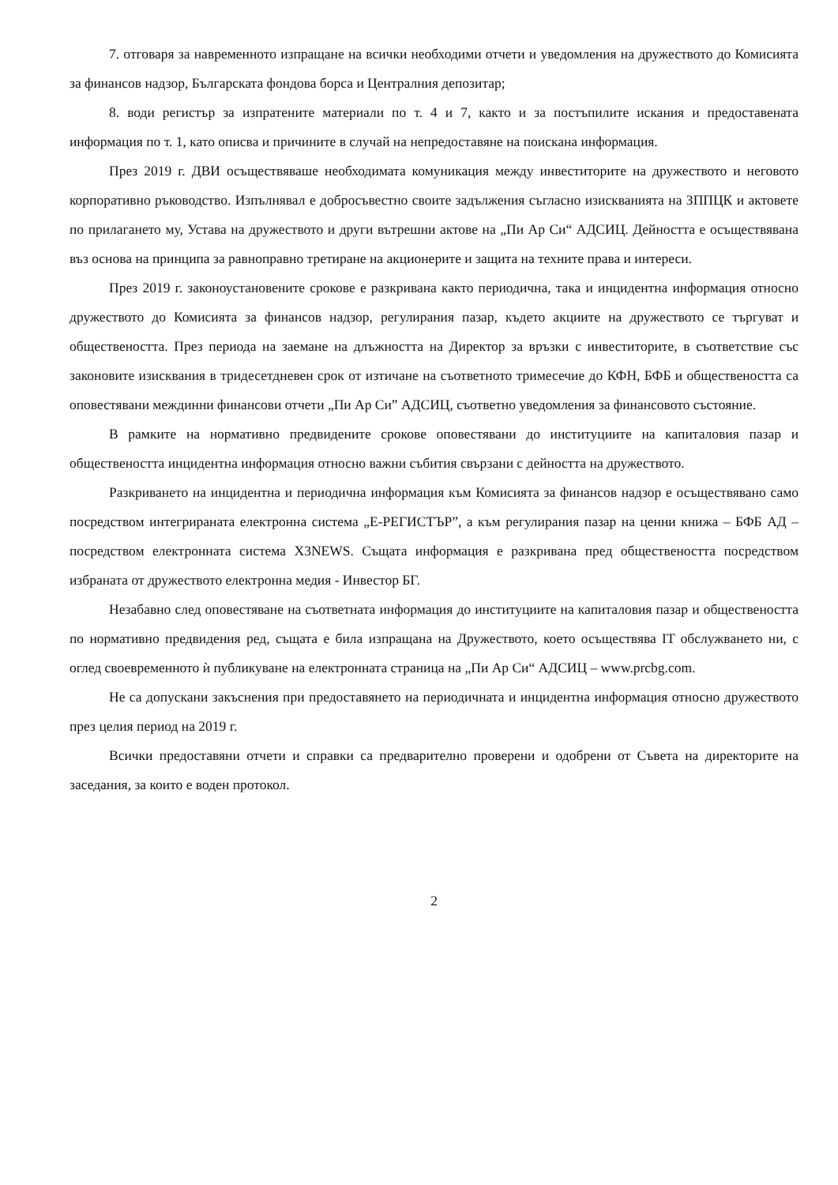7. отговаря за навременното изпращане на всички необходими отчети и уведомления на дружеството до Комисията за финансов надзор, Българската фондова борса и Централния депозитар;
8. води регистър за изпратените материали по т. 4 и 7, както и за постъпилите искания и предоставената информация по т. 1, като описва и причините в случай на непредоставяне на поискана информация.
През 2019 г. ДВИ осъществяваше необходимата комуникация между инвеститорите на дружеството и неговото корпоративно ръководство. Изпълнявал е добросъвестно своите задължения съгласно изискванията на ЗППЦК и актовете по прилагането му, Устава на дружеството и други вътрешни актове на „Пи Ар Си“ АДСИЦ. Дейността е осъществявана въз основа на принципа за равноправно третиране на акционерите и защита на техните права и интереси.
През 2019 г. законоустановените срокове е разкривана както периодична, така и инцидентна информация относно дружеството до Комисията за финансов надзор, регулирания пазар, където акциите на дружеството се търгуват и обществеността. През периода на заемане на длъжността на Директор за връзки с инвеститорите, в съответствие със законовите изисквания в тридесетдневен срок от изтичане на съответното тримесечие до КФН, БФБ и обществеността са оповестявани междинни финансови отчети „Пи Ар Си” АДСИЦ, съответно уведомления за финансовото състояние.
В рамките на нормативно предвидените срокове оповестявани до институциите на капиталовия пазар и обществеността инцидентна информация относно важни събития свързани с дейността на дружеството.
Разкриването на инцидентна и периодична информация към Комисията за финансов надзор е осъществявано само посредством интегрираната електронна система „Е-РЕГИСТЪР”, а към регулирания пазар на ценни книжа – БФБ АД – посредством електронната система X3NEWS. Същата информация е разкривана пред обществеността посредством избраната от дружеството електронна медия - Инвестор БГ.
Незабавно след оповестяване на съответната информация до институциите на капиталовия пазар и обществеността по нормативно предвидения ред, същата е била изпращана на Дружеството, което осъществява IT обслужването ни, с оглед своевременното ѝ публикуване на електронната страница на „Пи Ар Си“ АДСИЦ – www.prcbg.com.
Не са допускани закъснения при предоставянето на периодичната и инцидентна информация относно дружеството през целия период на 2019 г.
Всички предоставяни отчети и справки са предварително проверени и одобрени от Съвета на директорите на заседания, за които е воден протокол.
2